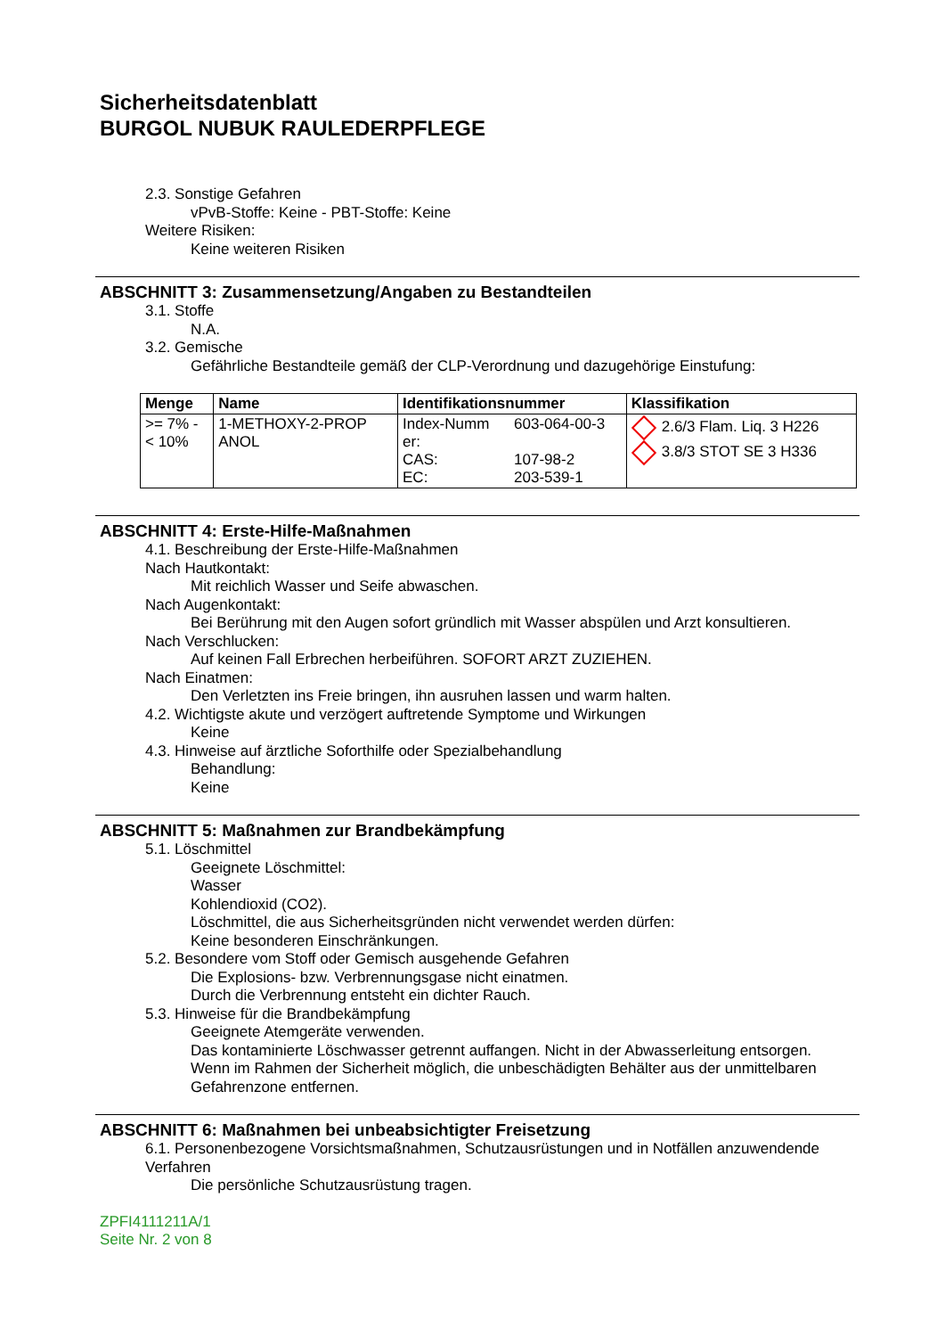Sicherheitsdatenblatt
BURGOL NUBUK RAULEDERPFLEGE
2.3. Sonstige Gefahren
vPvB-Stoffe: Keine - PBT-Stoffe: Keine
Weitere Risiken:
Keine weiteren Risiken
ABSCHNITT 3: Zusammensetzung/Angaben zu Bestandteilen
3.1. Stoffe
N.A.
3.2. Gemische
Gefährliche Bestandteile gemäß der CLP-Verordnung und dazugehörige Einstufung:
| Menge | Name | Identifikationsnummer | | Klassifikation |
| --- | --- | --- | --- | --- |
| >= 7% - < 10% | 1-METHOXY-2-PROP ANOL | Index-Numm er: CAS: EC: | 603-064-00-3 107-98-2 203-539-1 | 2.6/3 Flam. Liq. 3 H226 3.8/3 STOT SE 3 H336 |
ABSCHNITT 4: Erste-Hilfe-Maßnahmen
4.1. Beschreibung der Erste-Hilfe-Maßnahmen
Nach Hautkontakt:
Mit reichlich Wasser und Seife abwaschen.
Nach Augenkontakt:
Bei Berührung mit den Augen sofort gründlich mit Wasser abspülen und Arzt konsultieren.
Nach Verschlucken:
Auf keinen Fall Erbrechen herbeiführen. SOFORT ARZT ZUZIEHEN.
Nach Einatmen:
Den Verletzten ins Freie bringen, ihn ausruhen lassen und warm halten.
4.2. Wichtigste akute und verzögert auftretende Symptome und Wirkungen
Keine
4.3. Hinweise auf ärztliche Soforthilfe oder Spezialbehandlung
Behandlung:
Keine
ABSCHNITT 5: Maßnahmen zur Brandbekämpfung
5.1. Löschmittel
Geeignete Löschmittel:
Wasser
Kohlendioxid (CO2).
Löschmittel, die aus Sicherheitsgründen nicht verwendet werden dürfen:
Keine besonderen Einschränkungen.
5.2. Besondere vom Stoff oder Gemisch ausgehende Gefahren
Die Explosions- bzw. Verbrennungsgase nicht einatmen.
Durch die Verbrennung entsteht ein dichter Rauch.
5.3. Hinweise für die Brandbekämpfung
Geeignete Atemgeräte verwenden.
Das kontaminierte Löschwasser getrennt auffangen. Nicht in der Abwasserleitung entsorgen.
Wenn im Rahmen der Sicherheit möglich, die unbeschädigten Behälter aus der unmittelbaren Gefahrenzone entfernen.
ABSCHNITT 6: Maßnahmen bei unbeabsichtigter Freisetzung
6.1. Personenbezogene Vorsichtsmaßnahmen, Schutzausrüstungen und in Notfällen anzuwendende Verfahren
Die persönliche Schutzausrüstung tragen.
ZPFI4111211A/1
Seite Nr. 2 von 8